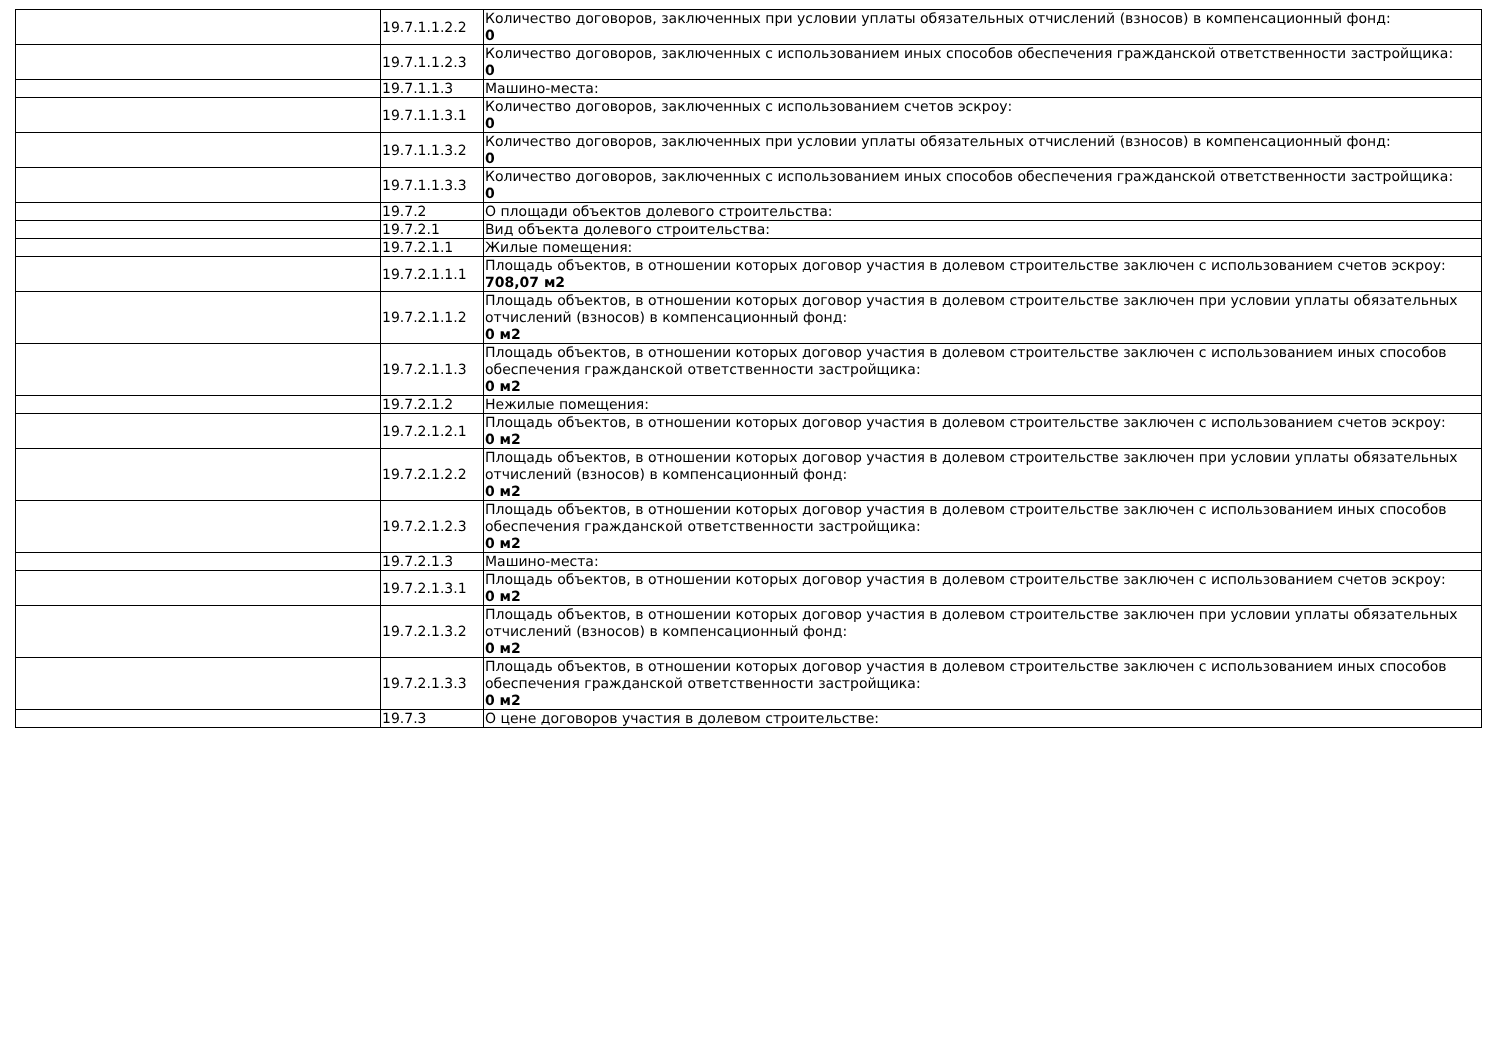| | 19.7.1.1.2.2 | Количество договоров, заключенных при условии уплаты обязательных отчислений (взносов) в компенсационный фонд: 0 |
| | 19.7.1.1.2.3 | Количество договоров, заключенных с использованием иных способов обеспечения гражданской ответственности застройщика: 0 |
| | 19.7.1.1.3 | Машино-места: |
| | 19.7.1.1.3.1 | Количество договоров, заключенных с использованием счетов эскроу: 0 |
| | 19.7.1.1.3.2 | Количество договоров, заключенных при условии уплаты обязательных отчислений (взносов) в компенсационный фонд: 0 |
| | 19.7.1.1.3.3 | Количество договоров, заключенных с использованием иных способов обеспечения гражданской ответственности застройщика: 0 |
| | 19.7.2 | О площади объектов долевого строительства: |
| | 19.7.2.1 | Вид объекта долевого строительства: |
| | 19.7.2.1.1 | Жилые помещения: |
| | 19.7.2.1.1.1 | Площадь объектов, в отношении которых договор участия в долевом строительстве заключен с использованием счетов эскроу: 708,07 м2 |
| | 19.7.2.1.1.2 | Площадь объектов, в отношении которых договор участия в долевом строительстве заключен при условии уплаты обязательных отчислений (взносов) в компенсационный фонд: 0 м2 |
| | 19.7.2.1.1.3 | Площадь объектов, в отношении которых договор участия в долевом строительстве заключен с использованием иных способов обеспечения гражданской ответственности застройщика: 0 м2 |
| | 19.7.2.1.2 | Нежилые помещения: |
| | 19.7.2.1.2.1 | Площадь объектов, в отношении которых договор участия в долевом строительстве заключен с использованием счетов эскроу: 0 м2 |
| | 19.7.2.1.2.2 | Площадь объектов, в отношении которых договор участия в долевом строительстве заключен при условии уплаты обязательных отчислений (взносов) в компенсационный фонд: 0 м2 |
| | 19.7.2.1.2.3 | Площадь объектов, в отношении которых договор участия в долевом строительстве заключен с использованием иных способов обеспечения гражданской ответственности застройщика: 0 м2 |
| | 19.7.2.1.3 | Машино-места: |
| | 19.7.2.1.3.1 | Площадь объектов, в отношении которых договор участия в долевом строительстве заключен с использованием счетов эскроу: 0 м2 |
| | 19.7.2.1.3.2 | Площадь объектов, в отношении которых договор участия в долевом строительстве заключен при условии уплаты обязательных отчислений (взносов) в компенсационный фонд: 0 м2 |
| | 19.7.2.1.3.3 | Площадь объектов, в отношении которых договор участия в долевом строительстве заключен с использованием иных способов обеспечения гражданской ответственности застройщика: 0 м2 |
| | 19.7.3 | О цене договоров участия в долевом строительстве: |